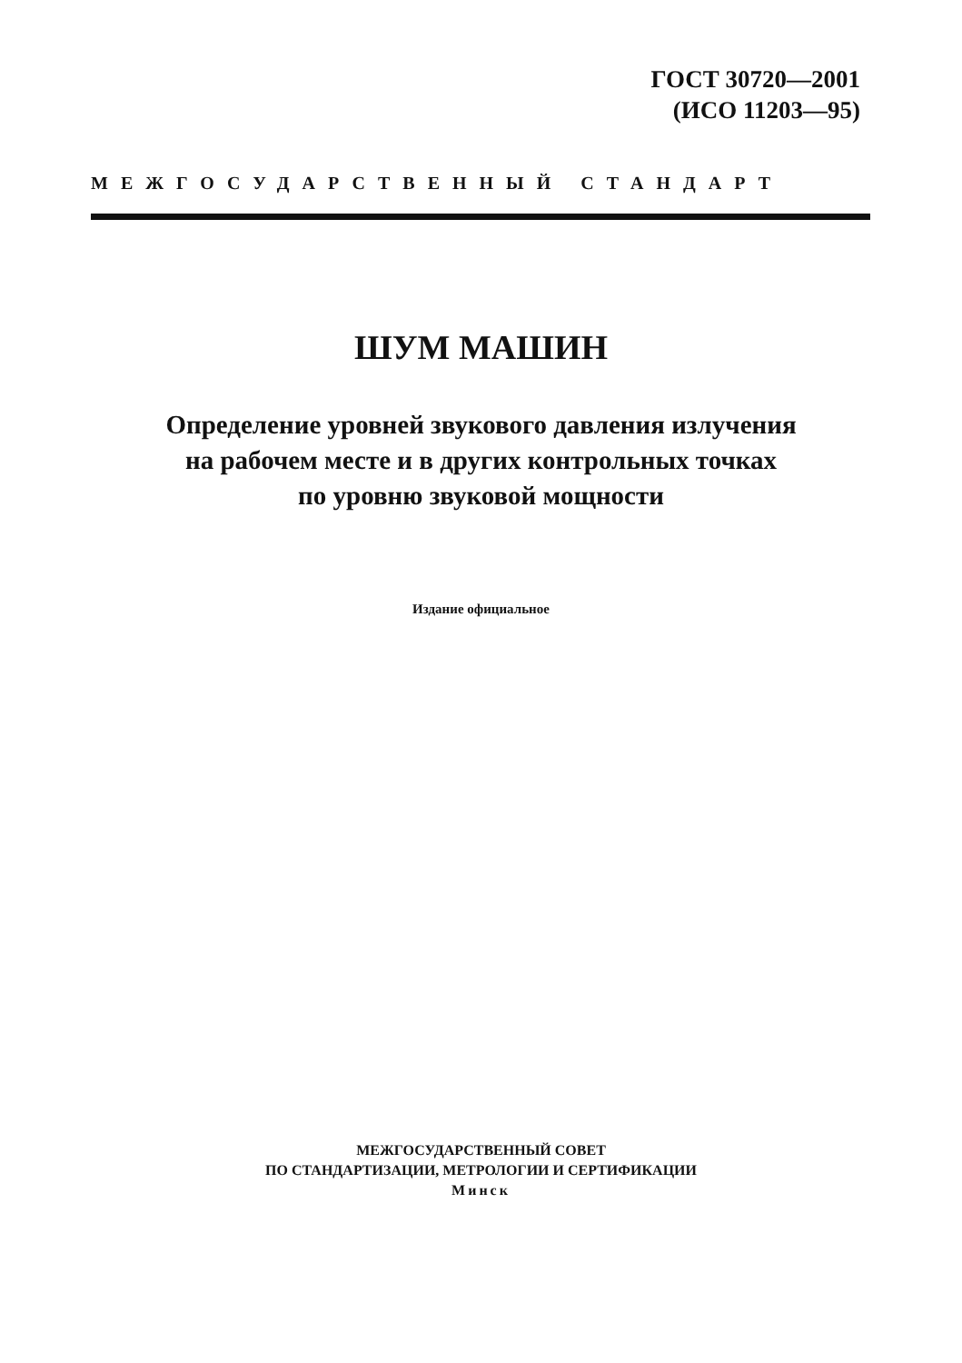ГОСТ 30720—2001
(ИСО 11203—95)
МЕЖГОСУДАРСТВЕННЫЙ СТАНДАРТ
ШУМ МАШИН
Определение уровней звукового давления излучения
на рабочем месте и в других контрольных точках
по уровню звуковой мощности
Издание официальное
МЕЖГОСУДАРСТВЕННЫЙ СОВЕТ
ПО СТАНДАРТИЗАЦИИ, МЕТРОЛОГИИ И СЕРТИФИКАЦИИ
Минск